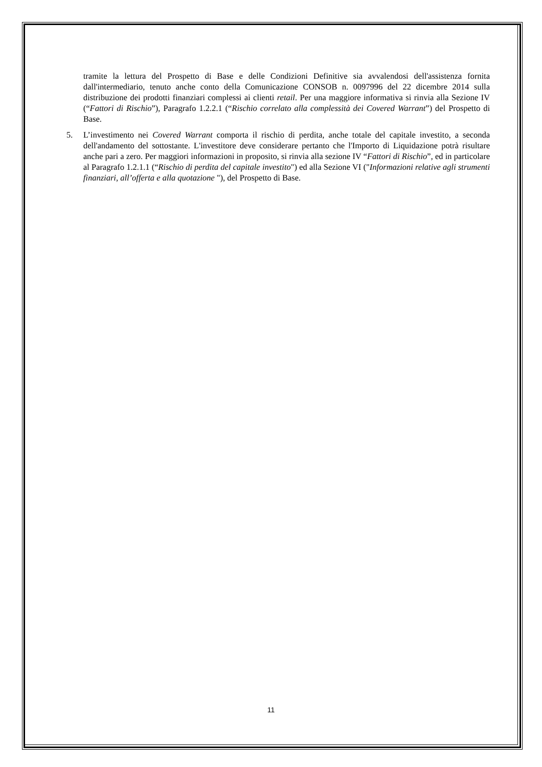tramite la lettura del Prospetto di Base e delle Condizioni Definitive sia avvalendosi dell'assistenza fornita dall'intermediario, tenuto anche conto della Comunicazione CONSOB n. 0097996 del 22 dicembre 2014 sulla distribuzione dei prodotti finanziari complessi ai clienti retail. Per una maggiore informativa si rinvia alla Sezione IV (“Fattori di Rischio”), Paragrafo 1.2.2.1 (“Rischio correlato alla complessità dei Covered Warrant”) del Prospetto di Base.
5. L’investimento nei Covered Warrant comporta il rischio di perdita, anche totale del capitale investito, a seconda dell'andamento del sottostante. L'investitore deve considerare pertanto che l'Importo di Liquidazione potrà risultare anche pari a zero. Per maggiori informazioni in proposito, si rinvia alla sezione IV “Fattori di Rischio”, ed in particolare al Paragrafo 1.2.1.1 (“Rischio di perdita del capitale investito") ed alla Sezione VI ("Informazioni relative agli strumenti finanziari, all’offerta e alla quotazione "), del Prospetto di Base.
11